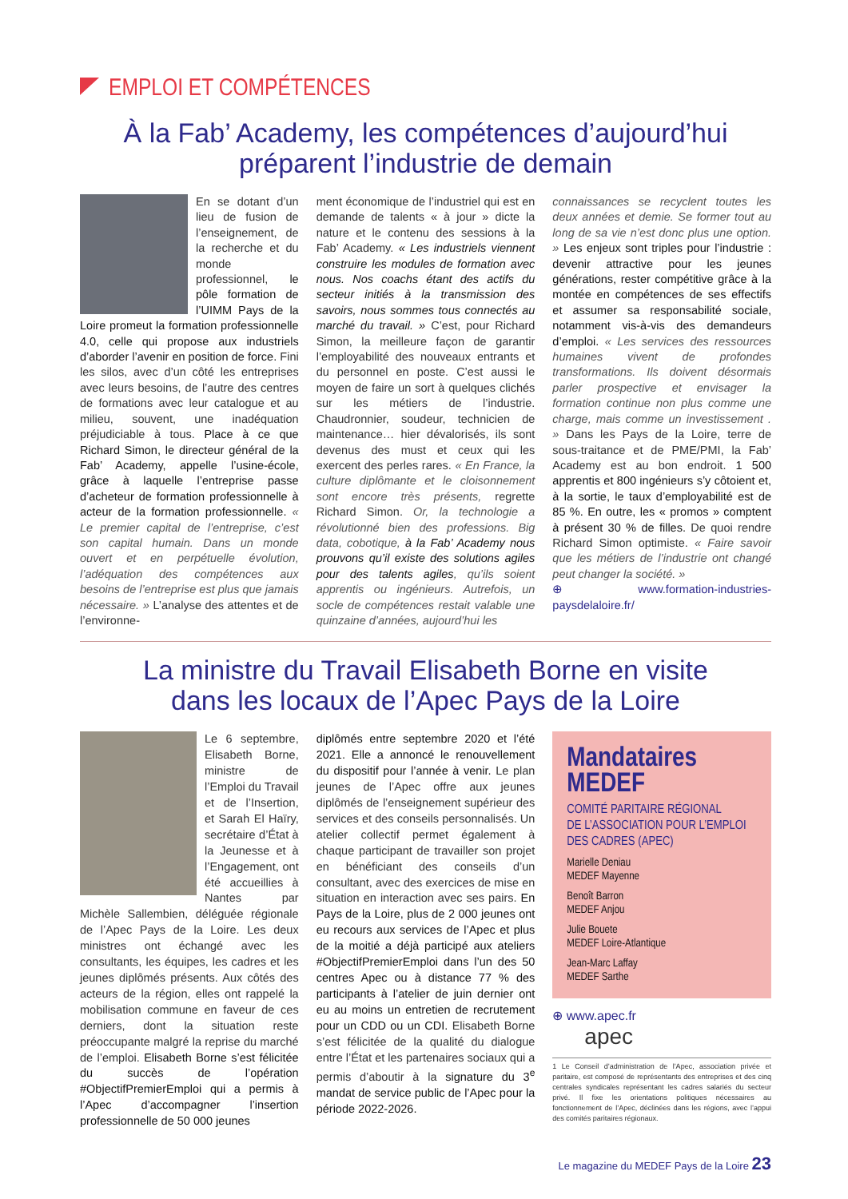EMPLOI ET COMPÉTENCES
À la Fab’ Academy, les compétences d’aujourd’hui
préparent l’industrie de demain
En se dotant d’un lieu de fusion de l’enseignement, de la recherche et du monde professionnel, le pôle formation de l’UIMM Pays de la Loire promeut la formation professionnelle 4.0, celle qui propose aux industriels d’aborder l’avenir en position de force. Fini les silos, avec d’un côté les entreprises avec leurs besoins, de l’autre des centres de formations avec leur catalogue et au milieu, souvent, une inadéquation préjudiciable à tous. Place à ce que Richard Simon, le directeur général de la Fab’ Academy, appelle l’usine-école, grâce à laquelle l’entreprise passe d’acheteur de formation professionnelle à acteur de la formation professionnelle. « Le premier capital de l’entreprise, c’est son capital humain. Dans un monde ouvert et en perpétuelle évolution, l’adéquation des compétences aux besoins de l’entreprise est plus que jamais nécessaire. » L’analyse des attentes et de l’environne-
ment économique de l’industriel qui est en demande de talents « à jour » dicte la nature et le contenu des sessions à la Fab’ Academy. « Les industriels viennent construire les modules de formation avec nous. Nos coachs étant des actifs du secteur initiés à la transmission des savoirs, nous sommes tous connectés au marché du travail. » C’est, pour Richard Simon, la meilleure façon de garantir l’employabilité des nouveaux entrants et du personnel en poste. C’est aussi le moyen de faire un sort à quelques clichés sur les métiers de l’industrie. Chaudronnier, soudeur, technicien de maintenance… hier dévalorisés, ils sont devenus des must et ceux qui les exercent des perles rares. « En France, la culture diplômante et le cloisonnement sont encore très présents, regrette Richard Simon. Or, la technologie a révolutionné bien des professions. Big data, cobotique, à la Fab’ Academy nous prouvons qu’il existe des solutions agiles pour des talents agiles, qu’ils soient apprentis ou ingénieurs. Autrefois, un socle de compétences restait valable une quinzaine d’années, aujourd’hui les
connaissances se recyclent toutes les deux années et demie. Se former tout au long de sa vie n’est donc plus une option. » Les enjeux sont triples pour l’industrie : devenir attractive pour les jeunes générations, rester compétitive grâce à la montée en compétences de ses effectifs et assumer sa responsabilité sociale, notamment vis-à-vis des demandeurs d’emploi. « Les services des ressources humaines vivent de profondes transformations. Ils doivent désormais parler prospective et envisager la formation continue non plus comme une charge, mais comme un investissement . » Dans les Pays de la Loire, terre de sous-traitance et de PME/PMI, la Fab’ Academy est au bon endroit. 1 500 apprentis et 800 ingénieurs s’y côtoient et, à la sortie, le taux d’employabilité est de 85 %. En outre, les « promos » comptent à présent 30 % de filles. De quoi rendre Richard Simon optimiste. « Faire savoir que les métiers de l’industrie ont changé peut changer la société. »
⊕ www.formation-industries-paysdelaloire.fr/
La ministre du Travail Elisabeth Borne en visite
dans les locaux de l’Apec Pays de la Loire
Le 6 septembre, Elisabeth Borne, ministre de l’Emploi du Travail et de l’Insertion, et Sarah El Haïry, secrétaire d’État à la Jeunesse et à l’Engagement, ont été accueillies à Nantes par Michèle Sallembien, déléguée régionale de l’Apec Pays de la Loire. Les deux ministres ont échangé avec les consultants, les équipes, les cadres et les jeunes diplômés présents. Aux côtés des acteurs de la région, elles ont rappelé la mobilisation commune en faveur de ces derniers, dont la situation reste préoccupante malgré la reprise du marché de l’emploi. Elisabeth Borne s’est félicitée du succès de l’opération #ObjectifPremierEmploi qui a permis à l’Apec d’accompagner l’insertion professionnelle de 50 000 jeunes
diplômés entre septembre 2020 et l’été 2021. Elle a annoncé le renouvellement du dispositif pour l’année à venir. Le plan jeunes de l’Apec offre aux jeunes diplômés de l’enseignement supérieur des services et des conseils personnalisés. Un atelier collectif permet également à chaque participant de travailler son projet en bénéficiant des conseils d’un consultant, avec des exercices de mise en situation en interaction avec ses pairs. En Pays de la Loire, plus de 2 000 jeunes ont eu recours aux services de l’Apec et plus de la moitié a déjà participé aux ateliers #ObjectifPremierEmploi dans l’un des 50 centres Apec ou à distance 77 % des participants à l’atelier de juin dernier ont eu au moins un entretien de recrutement pour un CDD ou un CDI. Elisabeth Borne s’est félicitée de la qualité du dialogue entre l’État et les partenaires sociaux qui a permis d’aboutir à la signature du 3<sup>e</sup> mandat de service public de l’Apec pour la période 2022-2026.
Mandataires MEDEF
COMITÉ PARITAIRE RÉGIONAL
DE L’ASSOCIATION POUR L’EMPLOI
DES CADRES (APEC)
Marielle Deniau
MEDEF Mayenne
Benoît Barron
MEDEF Anjou
Julie Bouete
MEDEF Loire-Atlantique
Jean-Marc Laffay
MEDEF Sarthe
⊕ www.apec.fr
apec
1 Le Conseil d’administration de l’Apec, association privée et paritaire, est composé de représentants des entreprises et des cinq centrales syndicales représentant les cadres salariés du secteur privé. Il fixe les orientations politiques nécessaires au fonctionnement de l’Apec, déclinées dans les régions, avec l’appui des comités paritaires régionaux.
Le magazine du MEDEF Pays de la Loire 23